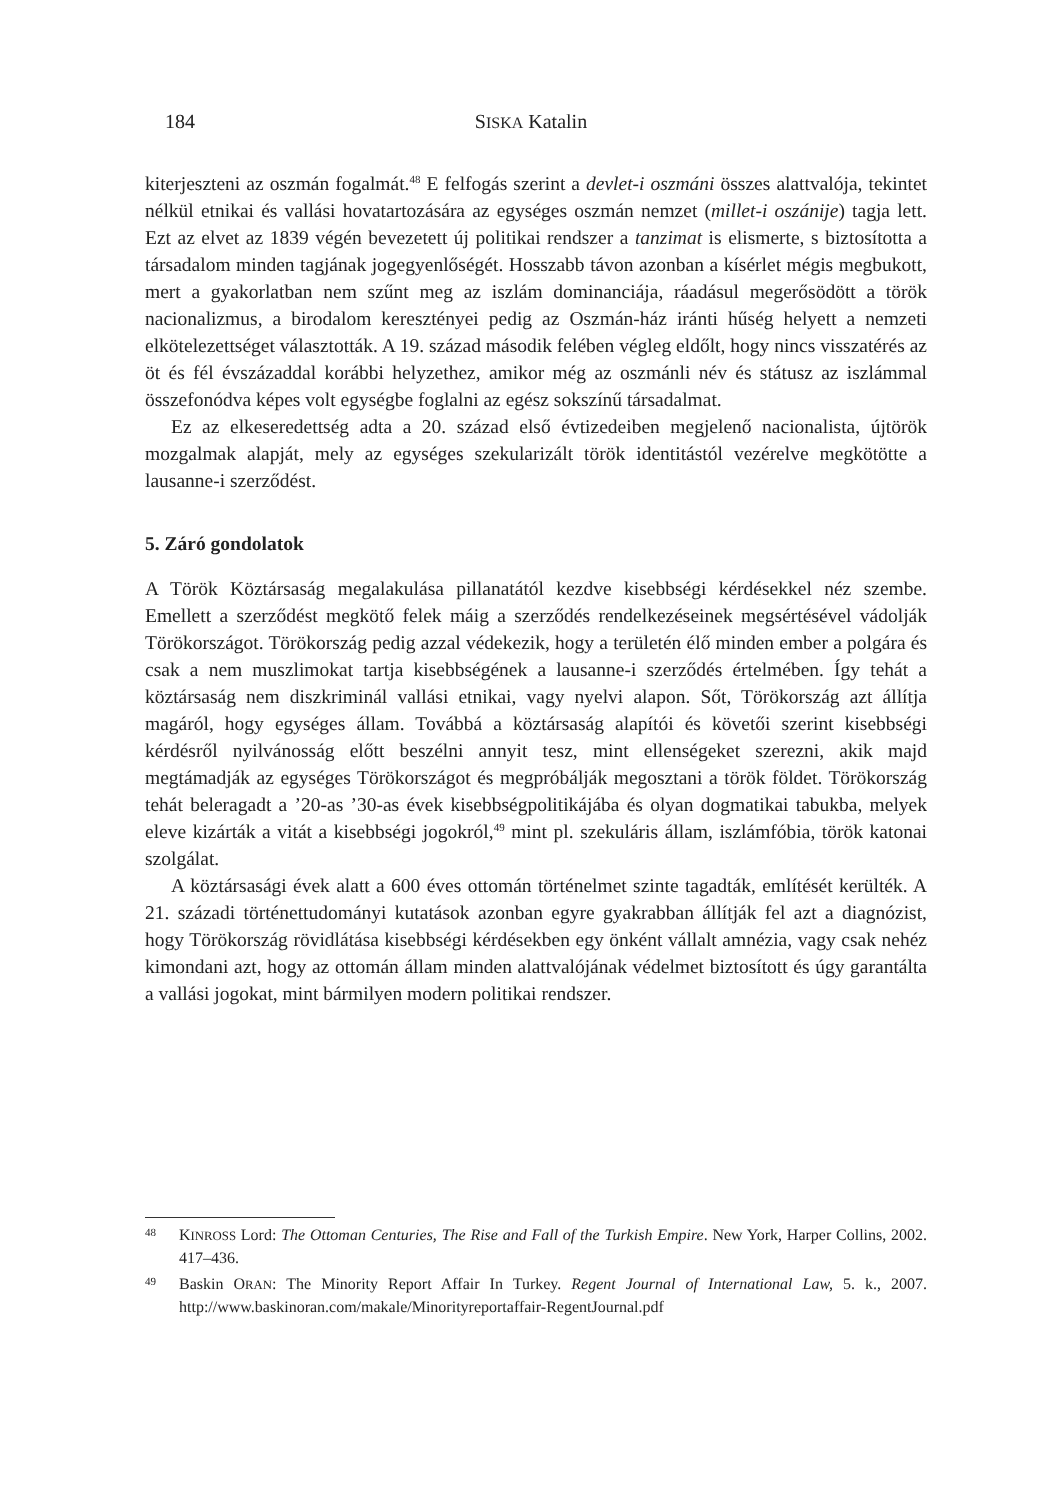184 SISKA Katalin
kiterjeszteni az oszmán fogalmát.<sup>48</sup> E felfogás szerint a devlet-i oszmáni összes alattvalója, tekintet nélkül etnikai és vallási hovatartozására az egységes oszmán nemzet (millet-i oszánije) tagja lett. Ezt az elvet az 1839 végén bevezetett új politikai rendszer a tanzimat is elismerte, s biztosította a társadalom minden tagjának jogegyenlőségét. Hosszabb távon azonban a kísérlet mégis megbukott, mert a gyakorlatban nem szűnt meg az iszlám dominanciája, ráadásul megerősödött a török nacionalizmus, a birodalom keresztényei pedig az Oszmán-ház iránti hűség helyett a nemzeti elkötelezettséget választották. A 19. század második felében végleg eldőlt, hogy nincs visszatérés az öt és fél évszázaddal korábbi helyzethez, amikor még az oszmánli név és státusz az iszlámmal összefonódva képes volt egységbe foglalni az egész sokszínű társadalmat.
Ez az elkeseredettség adta a 20. század első évtizedeiben megjelenő nacionalista, újtörök mozgalmak alapját, mely az egységes szekularizált török identitástól vezérelve megkötötte a lausanne-i szerződést.
5. Záró gondolatok
A Török Köztársaság megalakulása pillanatától kezdve kisebbségi kérdésekkel néz szembe. Emellett a szerződést megkötő felek máig a szerződés rendelkezéseinek megsértésével vádolják Törökországot. Törökország pedig azzal védekezik, hogy a területén élő minden ember a polgára és csak a nem muszlimokat tartja kisebbségének a lausanne-i szerződés értelmében. Így tehát a köztársaság nem diszkriminál vallási etnikai, vagy nyelvi alapon. Sőt, Törökország azt állítja magáról, hogy egységes állam. Továbbá a köztársaság alapítói és követői szerint kisebbségi kérdésről nyilvánosság előtt beszélni annyit tesz, mint ellenségeket szerezni, akik majd megtámadják az egységes Törökországot és megpróbálják megosztani a török földet. Törökország tehát beleragadt a ’20-as ’30-as évek kisebbségpolitikájába és olyan dogmatikai tabukba, melyek eleve kizárták a vitát a kisebbségi jogokról,<sup>49</sup> mint pl. szekuláris állam, iszlámfóbia, török katonai szolgálat.
A köztársasági évek alatt a 600 éves ottomán történelmet szinte tagadták, említését kerülték. A 21. századi történettudományi kutatások azonban egyre gyakrabban állítják fel azt a diagnózist, hogy Törökország rövidlátása kisebbségi kérdésekben egy önként vállalt amnézia, vagy csak nehéz kimondani azt, hogy az ottomán állam minden alattvalójának védelmet biztosított és úgy garantálta a vallási jogokat, mint bármilyen modern politikai rendszer.
48 KINROSS Lord: The Ottoman Centuries, The Rise and Fall of the Turkish Empire. New York, Harper Collins, 2002. 417–436.
49 Baskin ORAN: The Minority Report Affair In Turkey. Regent Journal of International Law, 5. k., 2007. http://www.baskinoran.com/makale/Minorityreportaffair-RegentJournal.pdf